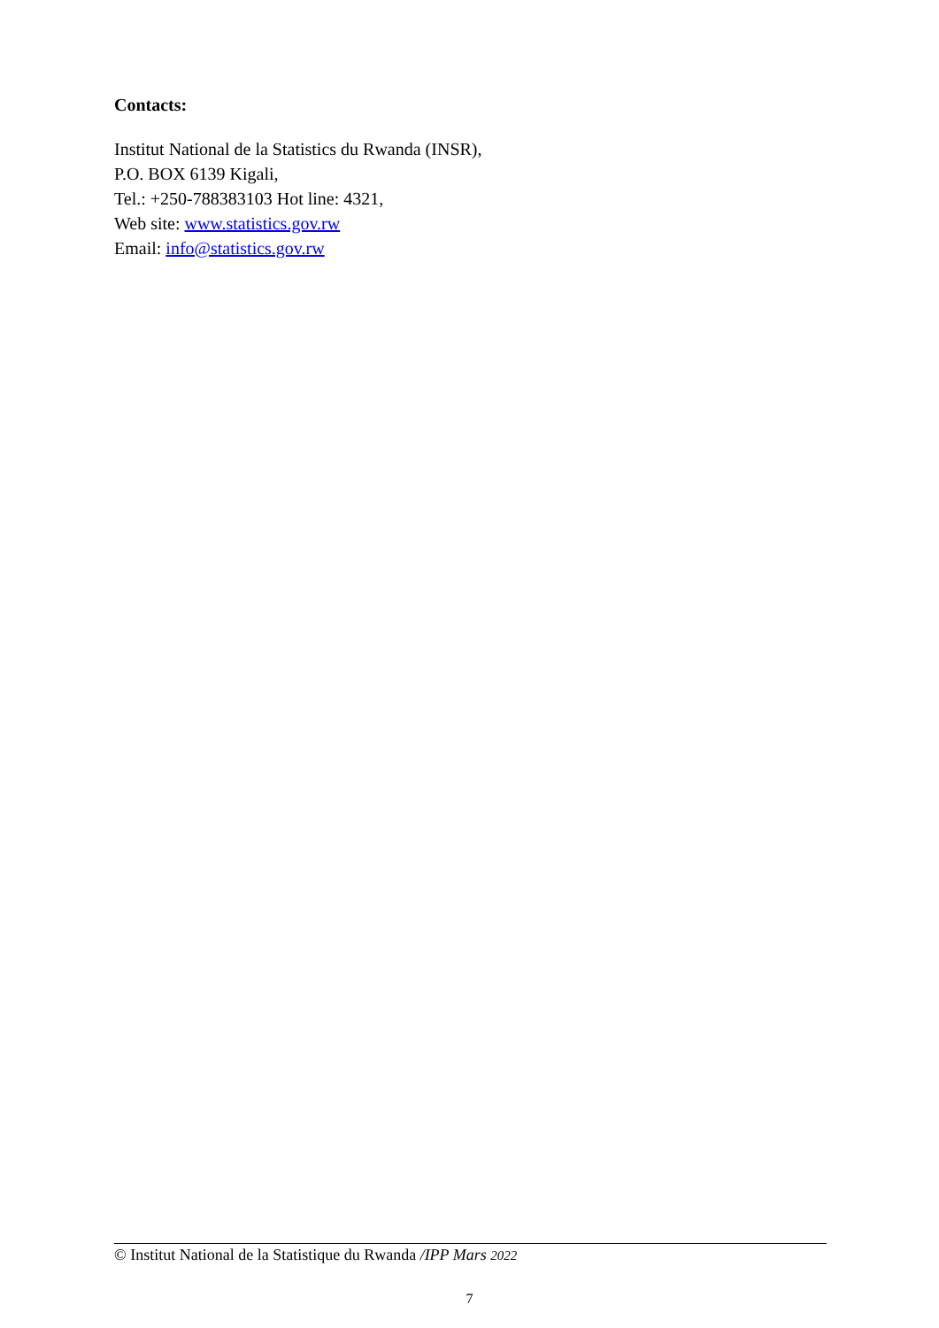Contacts:
Institut National de la Statistics du Rwanda (INSR),
P.O. BOX 6139 Kigali,
Tel.: +250-788383103 Hot line: 4321,
Web site: www.statistics.gov.rw
Email: info@statistics.gov.rw
© Institut National de la Statistique du Rwanda /IPP Mars 2022
7